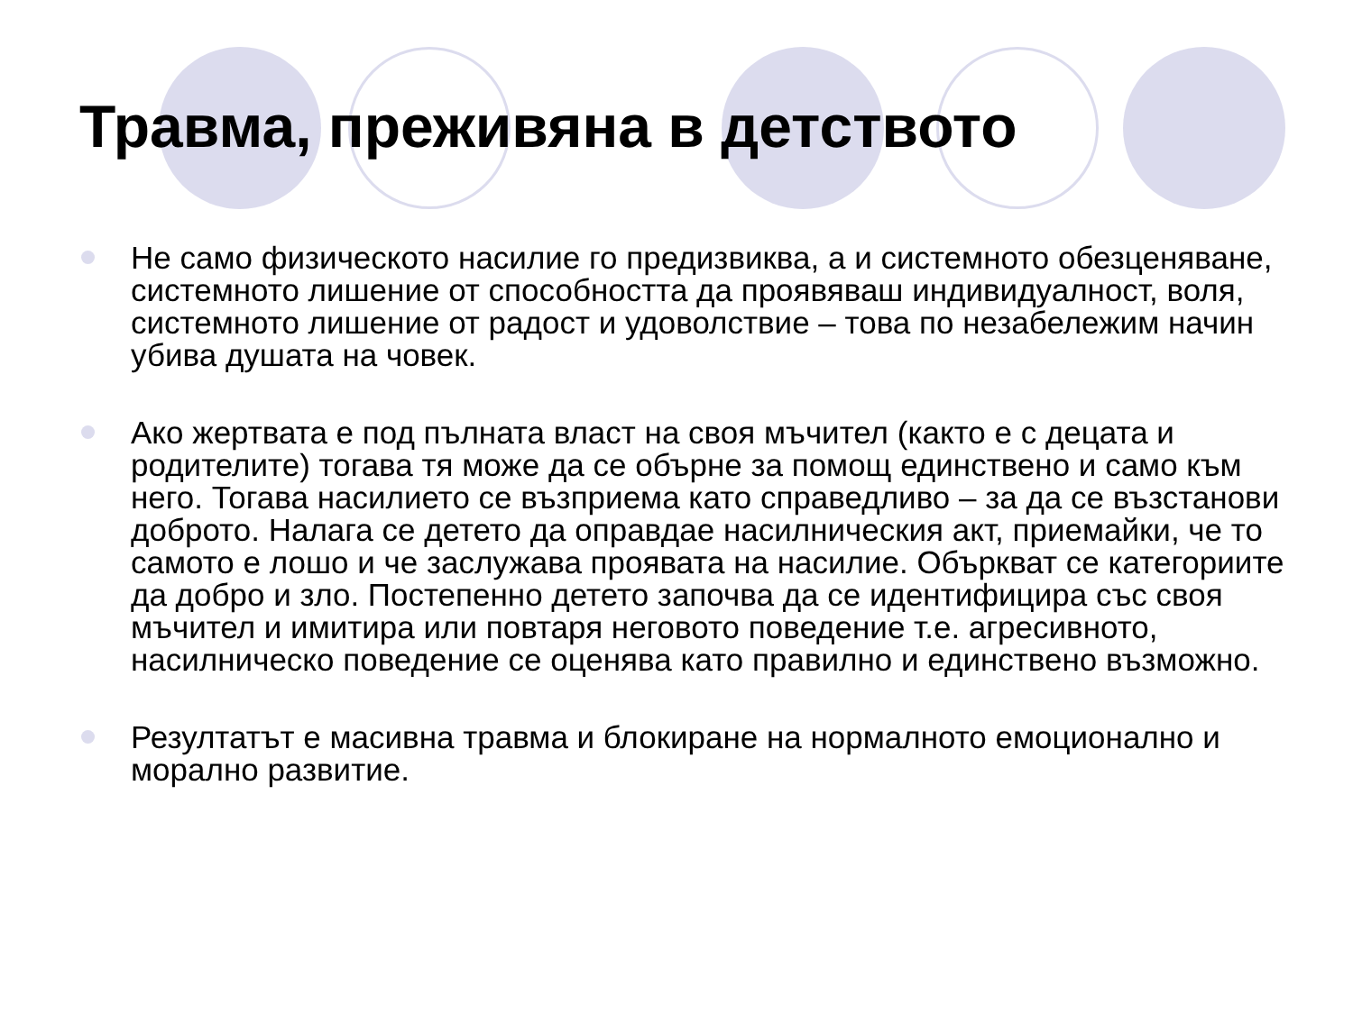Травма, преживяна в детството
Не само физическото насилие го предизвиква, а и системното обезценяване, системното лишение от способността да проявяваш индивидуалност, воля, системното лишение от радост и удоволствие – това по незабележим начин убива душата на човек.
Ако жертвата е под пълната власт на своя мъчител (както е с децата и родителите) тогава тя може да се обърне за помощ единствено и само към него. Тогава насилието се възприема като справедливо – за да се възстанови доброто. Налага се детето да оправдае насилническия акт, приемайки, че то самото е лошо и че заслужава проявата на насилие. Объркват се категориите да добро и зло. Постепенно детето започва да се идентифицира със своя мъчител и имитира или повтаря неговото поведение т.е. агресивното, насилническо поведение се оценява като правилно и единствено възможно.
Резултатът е масивна травма и блокиране на нормалното емоционално и морално развитие.